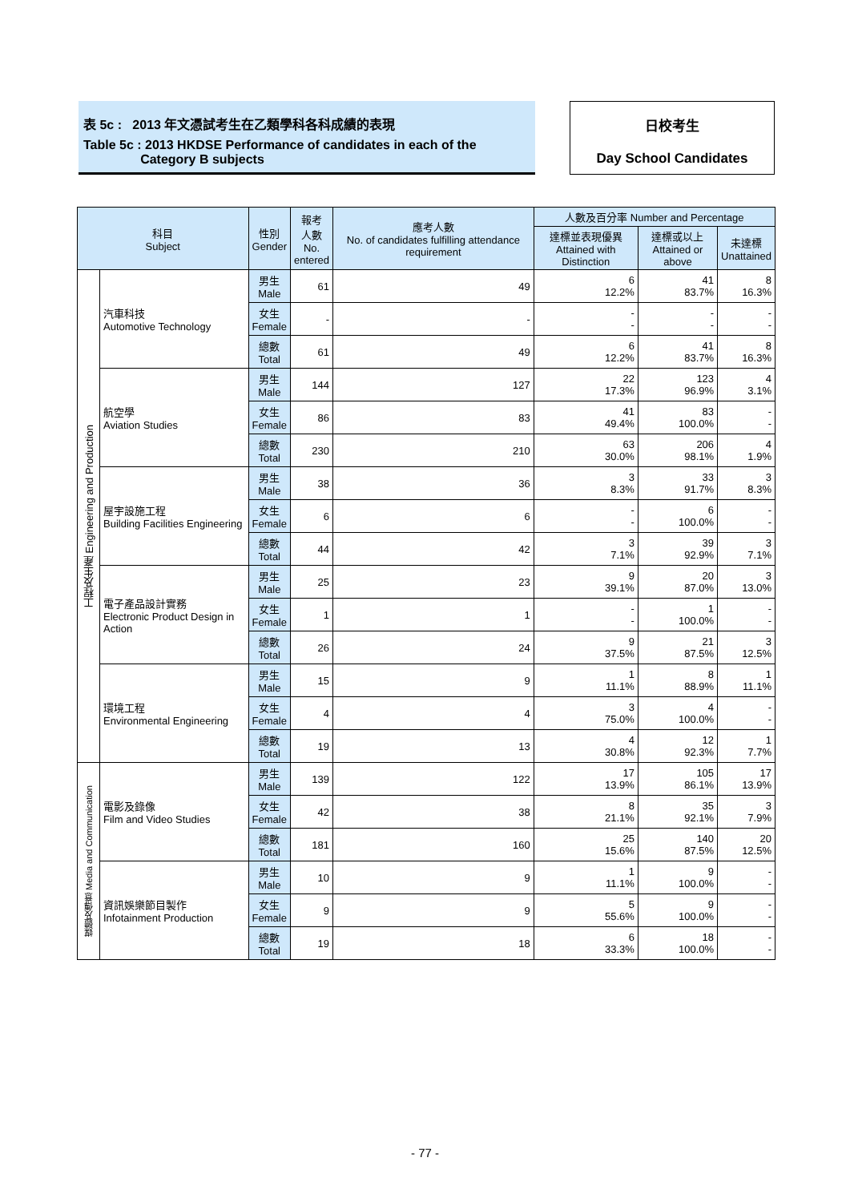表 5c : 2013 年文憑試考生在乙類學科各科成績的表現
Table 5c : 2013 HKDSE Performance of candidates in each of the
Category B subjects
日校考生
Day School Candidates
| 科目 Subject | | 性別 Gender | 報考 人數 No. entered | 應考人數 No. of candidates fulfilling attendance requirement | 人數及百分率 Number and Percentage | | |
| --- | --- | --- | --- | --- | --- | --- | --- |
| | | | | | 達標並表現優異 Attained with Distinction | 達標或以上 Attained or above | 未達標 Unattained |
| 工程及生產 Engineering and Production | 汽車科技 Automotive Technology | 男生 Male | 61 | 49 | 6 12.2% | 41 83.7% | 8 16.3% |
| | | 女生 Female | - | - | - - | - - | - - |
| | | 總數 Total | 61 | 49 | 6 12.2% | 41 83.7% | 8 16.3% |
| | 航空學 Aviation Studies | 男生 Male | 144 | 127 | 22 17.3% | 123 96.9% | 4 3.1% |
| | | 女生 Female | 86 | 83 | 41 49.4% | 83 100.0% | - - |
| | | 總數 Total | 230 | 210 | 63 30.0% | 206 98.1% | 4 1.9% |
| | 屋宇設施工程 Building Facilities Engineering | 男生 Male | 38 | 36 | 3 8.3% | 33 91.7% | 3 8.3% |
| | | 女生 Female | 6 | 6 | - - | 6 100.0% | - - |
| | | 總數 Total | 44 | 42 | 3 7.1% | 39 92.9% | 3 7.1% |
| | 電子產品設計實務 Electronic Product Design in Action | 男生 Male | 25 | 23 | 9 39.1% | 20 87.0% | 3 13.0% |
| | | 女生 Female | 1 | 1 | - - | 1 100.0% | - - |
| | | 總數 Total | 26 | 24 | 9 37.5% | 21 87.5% | 3 12.5% |
| | 環境工程 Environmental Engineering | 男生 Male | 15 | 9 | 1 11.1% | 8 88.9% | 1 11.1% |
| | | 女生 Female | 4 | 4 | 3 75.0% | 4 100.0% | - - |
| | | 總數 Total | 19 | 13 | 4 30.8% | 12 92.3% | 1 7.7% |
| 媒體及傳意 Media and Communication | 電影及錄像 Film and Video Studies | 男生 Male | 139 | 122 | 17 13.9% | 105 86.1% | 17 13.9% |
| | | 女生 Female | 42 | 38 | 8 21.1% | 35 92.1% | 3 7.9% |
| | | 總數 Total | 181 | 160 | 25 15.6% | 140 87.5% | 20 12.5% |
| | 資訊娛樂節目製作 Infotainment Production | 男生 Male | 10 | 9 | 1 11.1% | 9 100.0% | - - |
| | | 女生 Female | 9 | 9 | 5 55.6% | 9 100.0% | - - |
| | | 總數 Total | 19 | 18 | 6 33.3% | 18 100.0% | - - |
- 77 -